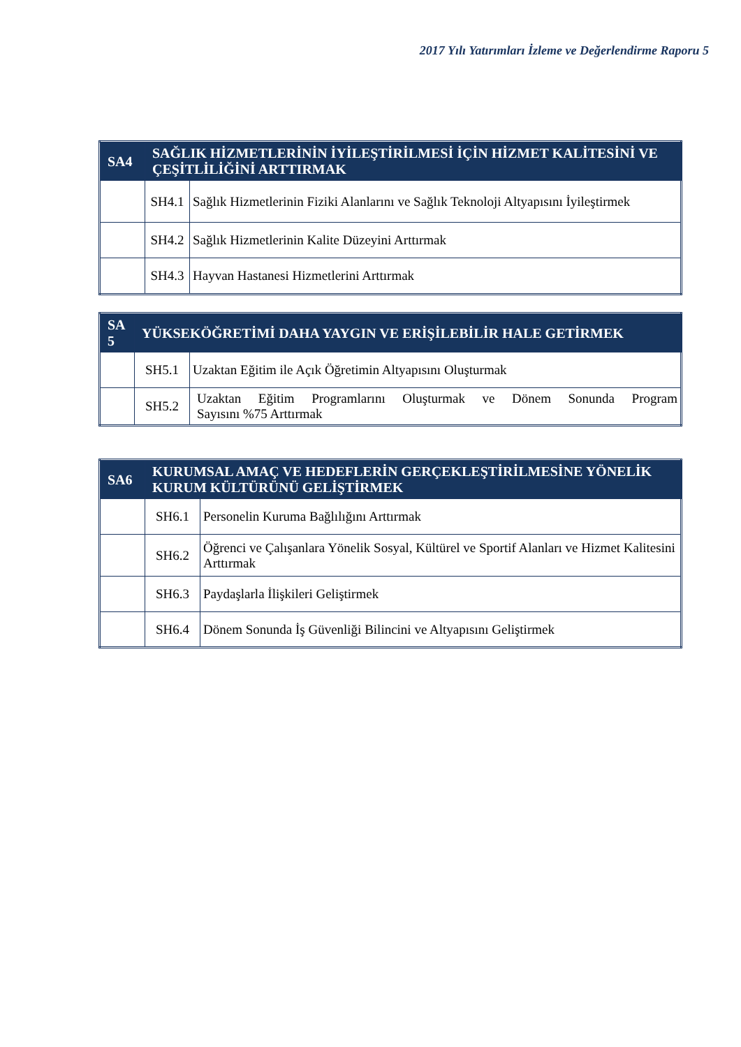2017 Yılı Yatırımları İzleme ve Değerlendirme Raporu 5
| SA4 | SAĞLIK HİZMETLERİNİN İYİLEŞTİRİLMESİ İÇİN HİZMET KALİTESİNİ VE ÇEŞİTLİLİĞİNİ ARTTIRMAK | |
| --- | --- | --- |
| | SH4.1 | Sağlık Hizmetlerinin Fiziki Alanlarını ve Sağlık Teknoloji Altyapısını İyileştirmek |
| | SH4.2 | Sağlık Hizmetlerinin Kalite Düzeyini Arttırmak |
| | SH4.3 | Hayvan Hastanesi Hizmetlerini Arttırmak |
| SA 5 | YÜKSEKÖĞRETİMİ DAHA YAYGIN VE ERİŞİLEBİLİR HALE GETİRMEK | |
| --- | --- | --- |
| | SH5.1 | Uzaktan Eğitim ile Açık Öğretimin Altyapısını Oluşturmak |
| | SH5.2 | Uzaktan Eğitim Programlarını Oluşturmak ve Dönem Sonunda Program Sayısını %75 Arttırmak |
| SA6 | KURUMSAL AMAÇ VE HEDEFLERİN GERÇEKLEŞTİRİLMESİNE YÖNELİK KURUM KÜLTÜRÜNÜ GELİŞTİRMEK | |
| --- | --- | --- |
| | SH6.1 | Personelin Kuruma Bağlılığını Arttırmak |
| | SH6.2 | Öğrenci ve Çalışanlara Yönelik Sosyal, Kültürel ve Sportif Alanları ve Hizmet Kalitesini Arttırmak |
| | SH6.3 | Paydaşlarla İlişkileri Geliştirmek |
| | SH6.4 | Dönem Sonunda İş Güvenliği Bilincini ve Altyapısını Geliştirmek |